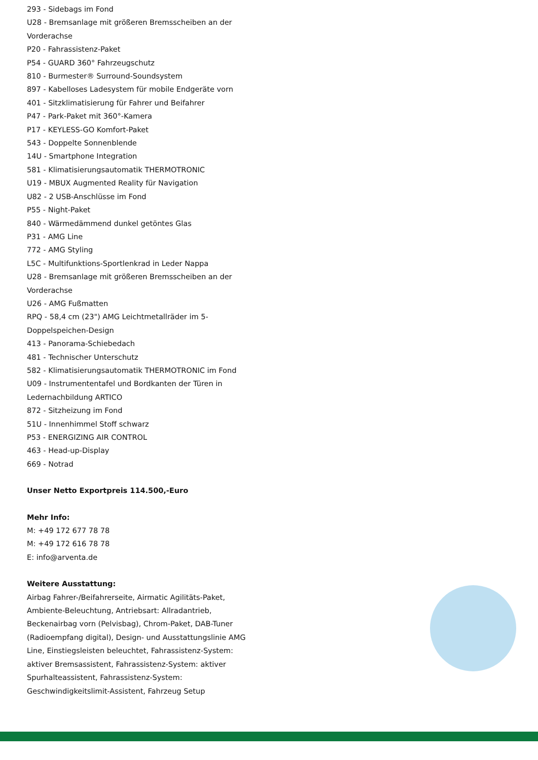293 - Sidebags im Fond
U28 - Bremsanlage mit größeren Bremsscheiben an der Vorderachse
P20 - Fahrassistenz-Paket
P54 - GUARD 360° Fahrzeugschutz
810 - Burmester® Surround-Soundsystem
897 - Kabelloses Ladesystem für mobile Endgeräte vorn
401 - Sitzklimatisierung für Fahrer und Beifahrer
P47 - Park-Paket mit 360°-Kamera
P17 - KEYLESS-GO Komfort-Paket
543 - Doppelte Sonnenblende
14U - Smartphone Integration
581 - Klimatisierungsautomatik THERMOTRONIC
U19 - MBUX Augmented Reality für Navigation
U82 - 2 USB-Anschlüsse im Fond
P55 - Night-Paket
840 - Wärmedämmend dunkel getöntes Glas
P31 - AMG Line
772 - AMG Styling
L5C - Multifunktions-Sportlenkrad in Leder Nappa
U28 - Bremsanlage mit größeren Bremsscheiben an der Vorderachse
U26 - AMG Fußmatten
RPQ - 58,4 cm (23") AMG Leichtmetallräder im 5-Doppelspeichen-Design
413 - Panorama-Schiebedach
481 - Technischer Unterschutz
582 - Klimatisierungsautomatik THERMOTRONIC im Fond
U09 - Instrumententafel und Bordkanten der Türen in Ledernachbildung ARTICO
872 - Sitzheizung im Fond
51U - Innenhimmel Stoff schwarz
P53 - ENERGIZING AIR CONTROL
463 - Head-up-Display
669 - Notrad
Unser Netto Exportpreis 114.500,-Euro
Mehr Info:
M: +49 172 677 78 78
M: +49 172 616 78 78
E: info@arventa.de
Weitere Ausstattung:
Airbag Fahrer-/Beifahrerseite, Airmatic Agilitäts-Paket, Ambiente-Beleuchtung, Antriebsart: Allradantrieb, Beckenairbag vorn (Pelvisbag), Chrom-Paket, DAB-Tuner (Radioempfang digital), Design- und Ausstattungslinie AMG Line, Einstiegsleisten beleuchtet, Fahrassistenz-System: aktiver Bremsassistent, Fahrassistenz-System: aktiver Spurhalteassistent, Fahrassistenz-System: Geschwindigkeitslimit-Assistent, Fahrzeug Setup